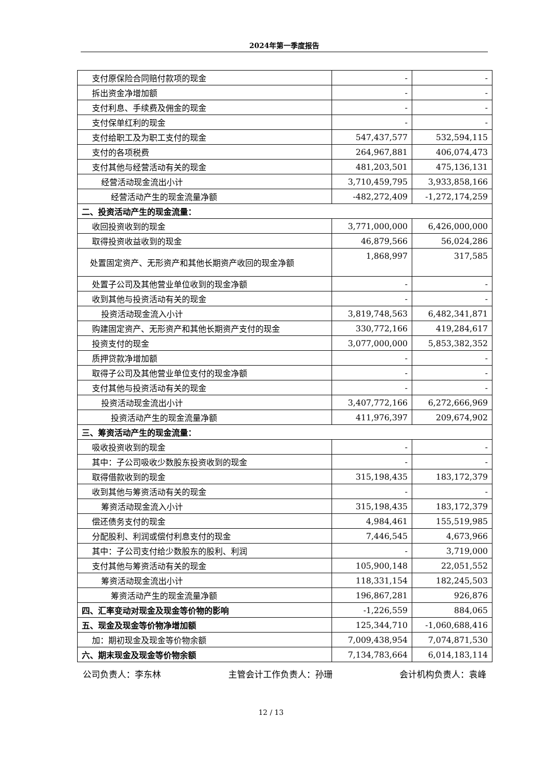2024年第一季度报告
| 支付原保险合同赔付款项的现金 | - | - |
| 拆出资金净增加额 | - | - |
| 支付利息、手续费及佣金的现金 | - | - |
| 支付保单红利的现金 | - | - |
| 支付给职工及为职工支付的现金 | 547,437,577 | 532,594,115 |
| 支付的各项税费 | 264,967,881 | 406,074,473 |
| 支付其他与经营活动有关的现金 | 481,203,501 | 475,136,131 |
| 经营活动现金流出小计 | 3,710,459,795 | 3,933,858,166 |
| 经营活动产生的现金流量净额 | -482,272,409 | -1,272,174,259 |
| 二、投资活动产生的现金流量： | | |
| 收回投资收到的现金 | 3,771,000,000 | 6,426,000,000 |
| 取得投资收益收到的现金 | 46,879,566 | 56,024,286 |
| 处置固定资产、无形资产和其他长期资产收回的现金净额 | 1,868,997 | 317,585 |
| 处置子公司及其他营业单位收到的现金净额 | - | - |
| 收到其他与投资活动有关的现金 | - | - |
| 投资活动现金流入小计 | 3,819,748,563 | 6,482,341,871 |
| 购建固定资产、无形资产和其他长期资产支付的现金 | 330,772,166 | 419,284,617 |
| 投资支付的现金 | 3,077,000,000 | 5,853,382,352 |
| 质押贷款净增加额 | - | - |
| 取得子公司及其他营业单位支付的现金净额 | - | - |
| 支付其他与投资活动有关的现金 | - | - |
| 投资活动现金流出小计 | 3,407,772,166 | 6,272,666,969 |
| 投资活动产生的现金流量净额 | 411,976,397 | 209,674,902 |
| 三、筹资活动产生的现金流量： | | |
| 吸收投资收到的现金 | - | - |
| 其中：子公司吸收少数股东投资收到的现金 | - | - |
| 取得借款收到的现金 | 315,198,435 | 183,172,379 |
| 收到其他与筹资活动有关的现金 | - | - |
| 筹资活动现金流入小计 | 315,198,435 | 183,172,379 |
| 偿还债务支付的现金 | 4,984,461 | 155,519,985 |
| 分配股利、利润或偿付利息支付的现金 | 7,446,545 | 4,673,966 |
| 其中：子公司支付给少数股东的股利、利润 | - | 3,719,000 |
| 支付其他与筹资活动有关的现金 | 105,900,148 | 22,051,552 |
| 筹资活动现金流出小计 | 118,331,154 | 182,245,503 |
| 筹资活动产生的现金流量净额 | 196,867,281 | 926,876 |
| 四、汇率变动对现金及现金等价物的影响 | -1,226,559 | 884,065 |
| 五、现金及现金等价物净增加额 | 125,344,710 | -1,060,688,416 |
| 加：期初现金及现金等价物余额 | 7,009,438,954 | 7,074,871,530 |
| 六、期末现金及现金等价物余额 | 7,134,783,664 | 6,014,183,114 |
公司负责人：李东林 主管会计工作负责人：孙珊 会计机构负责人：袁峰
12 / 13